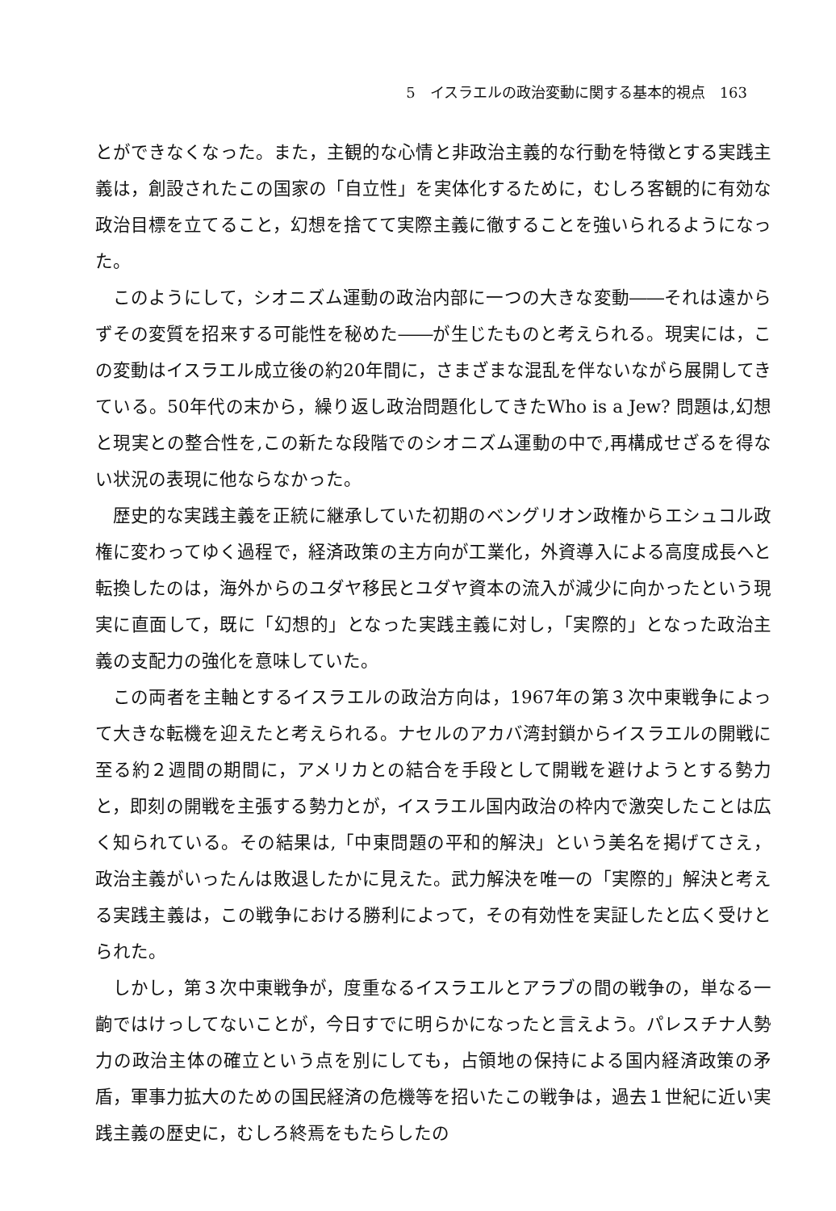5　イスラエルの政治変動に関する基本的視点　163
とができなくなった。また，主観的な心情と非政治主義的な行動を特徴とする実践主義は，創設されたこの国家の「自立性」を実体化するために，むしろ客観的に有効な政治目標を立てること，幻想を捨てて実際主義に徹することを強いられるようになった。
このようにして，シオニズム運動の政治内部に一つの大きな変動――それは遠からずその変質を招来する可能性を秘めた――が生じたものと考えられる。現実には，この変動はイスラエル成立後の約20年間に，さまざまな混乱を伴ないながら展開してきている。50年代の末から，繰り返し政治問題化してきたWho is a Jew? 問題は,幻想と現実との整合性を,この新たな段階でのシオニズム運動の中で,再構成せざるを得ない状況の表現に他ならなかった。
歴史的な実践主義を正統に継承していた初期のベングリオン政権からエシュコル政権に変わってゆく過程で，経済政策の主方向が工業化，外資導入による高度成長へと転換したのは，海外からのユダヤ移民とユダヤ資本の流入が減少に向かったという現実に直面して，既に「幻想的」となった実践主義に対し，「実際的」となった政治主義の支配力の強化を意味していた。
この両者を主軸とするイスラエルの政治方向は，1967年の第３次中東戦争によって大きな転機を迎えたと考えられる。ナセルのアカバ湾封鎖からイスラエルの開戦に至る約２週間の期間に，アメリカとの結合を手段として開戦を避けようとする勢力と，即刻の開戦を主張する勢力とが，イスラエル国内政治の枠内で激突したことは広く知られている。その結果は,「中東問題の平和的解決」という美名を掲げてさえ，政治主義がいったんは敗退したかに見えた。武力解決を唯一の「実際的」解決と考える実践主義は，この戦争における勝利によって，その有効性を実証したと広く受けとられた。
しかし，第３次中東戦争が，度重なるイスラエルとアラブの間の戦争の，単なる一齣ではけっしてないことが，今日すでに明らかになったと言えよう。パレスチナ人勢力の政治主体の確立という点を別にしても，占領地の保持による国内経済政策の矛盾，軍事力拡大のための国民経済の危機等を招いたこの戦争は，過去１世紀に近い実践主義の歴史に，むしろ終焉をもたらしたの